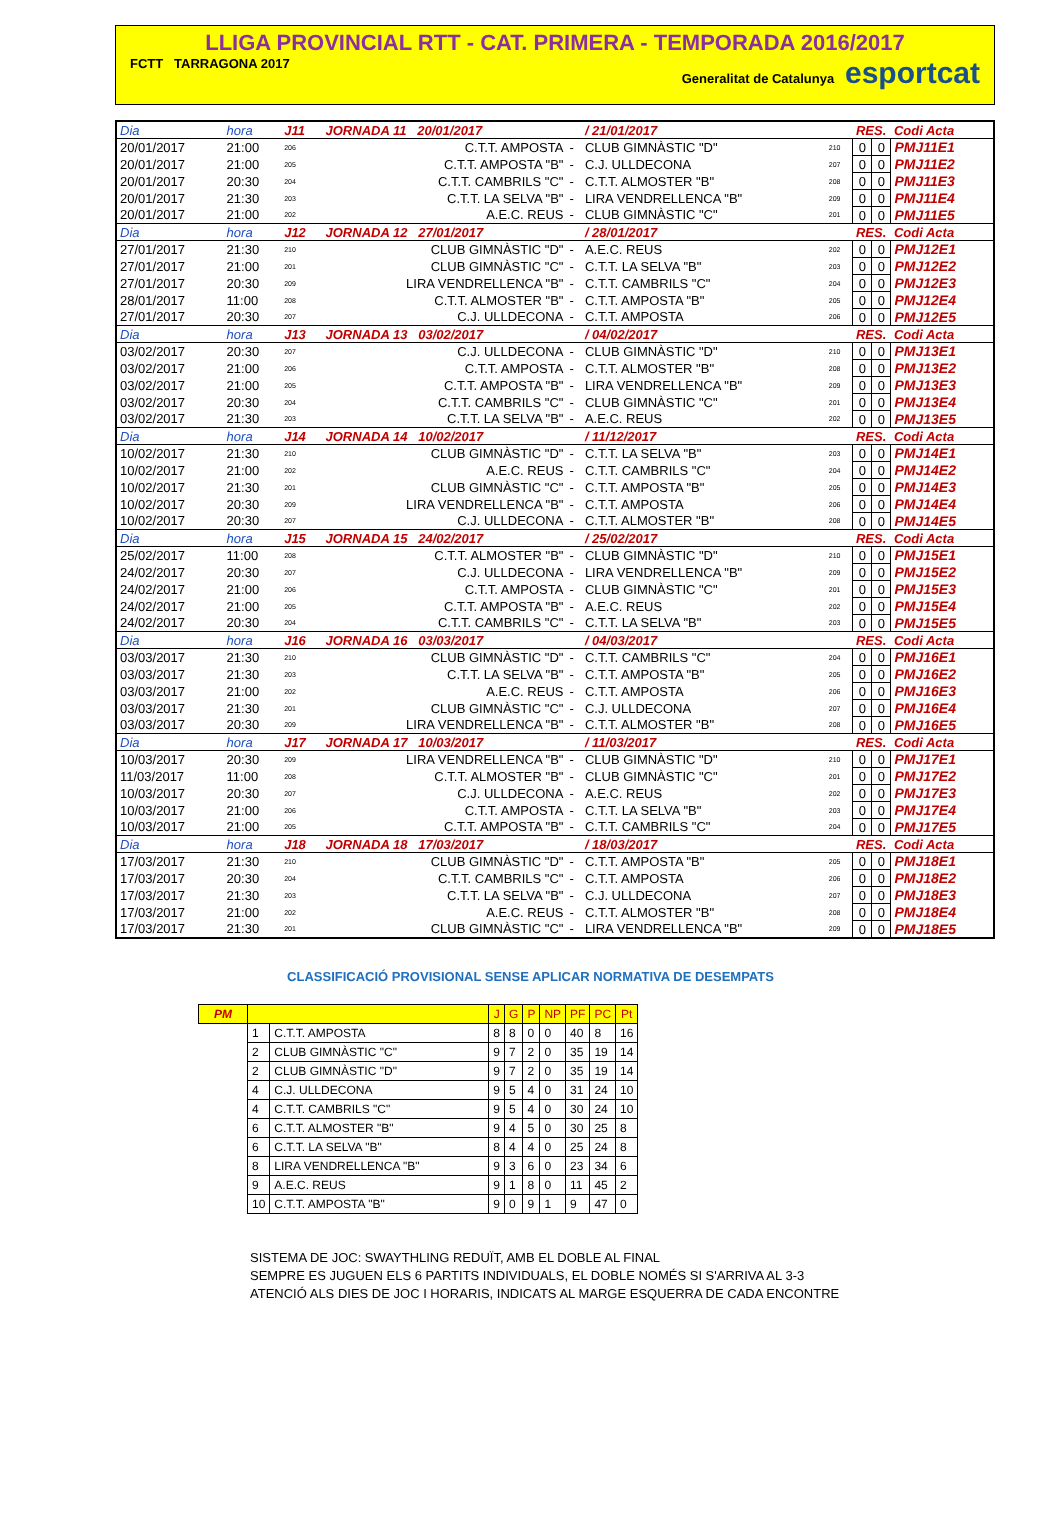LLIGA PROVINCIAL RTT - CAT. PRIMERA - TEMPORADA 2016/2017
FCTT TARRAGONA 2017 Generalitat de Catalunya esportcat
| Dia | hora | J11 | JORNADA 11 20/01/2017 | | / 21/01/2017 | | RES. | | Codi Acta |
| 20/01/2017 | 21:00 | 206 | C.T.T. AMPOSTA | - | CLUB GIMNÀSTIC "D" | 210 | 0 | 0 | PMJ11E1 |
| 20/01/2017 | 21:00 | 205 | C.T.T. AMPOSTA "B" | - | C.J. ULLDECONA | 207 | 0 | 0 | PMJ11E2 |
| 20/01/2017 | 20:30 | 204 | C.T.T. CAMBRILS "C" | - | C.T.T. ALMOSTER "B" | 208 | 0 | 0 | PMJ11E3 |
| 20/01/2017 | 21:30 | 203 | C.T.T. LA SELVA "B" | - | LIRA VENDRELLENCA "B" | 209 | 0 | 0 | PMJ11E4 |
| 20/01/2017 | 21:00 | 202 | A.E.C. REUS | - | CLUB GIMNÀSTIC "C" | 201 | 0 | 0 | PMJ11E5 |
| Dia | hora | J12 | JORNADA 12 27/01/2017 | | / 28/01/2017 | | RES. | | Codi Acta |
| 27/01/2017 | 21:30 | 210 | CLUB GIMNÀSTIC "D" | - | A.E.C. REUS | 202 | 0 | 0 | PMJ12E1 |
| 27/01/2017 | 21:00 | 201 | CLUB GIMNÀSTIC "C" | - | C.T.T. LA SELVA "B" | 203 | 0 | 0 | PMJ12E2 |
| 27/01/2017 | 20:30 | 209 | LIRA VENDRELLENCA "B" | - | C.T.T. CAMBRILS "C" | 204 | 0 | 0 | PMJ12E3 |
| 28/01/2017 | 11:00 | 208 | C.T.T. ALMOSTER "B" | - | C.T.T. AMPOSTA "B" | 205 | 0 | 0 | PMJ12E4 |
| 27/01/2017 | 20:30 | 207 | C.J. ULLDECONA | - | C.T.T. AMPOSTA | 206 | 0 | 0 | PMJ12E5 |
| Dia | hora | J13 | JORNADA 13 03/02/2017 | | / 04/02/2017 | | RES. | | Codi Acta |
| 03/02/2017 | 20:30 | 207 | C.J. ULLDECONA | - | CLUB GIMNÀSTIC "D" | 210 | 0 | 0 | PMJ13E1 |
| 03/02/2017 | 21:00 | 206 | C.T.T. AMPOSTA | - | C.T.T. ALMOSTER "B" | 208 | 0 | 0 | PMJ13E2 |
| 03/02/2017 | 21:00 | 205 | C.T.T. AMPOSTA "B" | - | LIRA VENDRELLENCA "B" | 209 | 0 | 0 | PMJ13E3 |
| 03/02/2017 | 20:30 | 204 | C.T.T. CAMBRILS "C" | - | CLUB GIMNÀSTIC "C" | 201 | 0 | 0 | PMJ13E4 |
| 03/02/2017 | 21:30 | 203 | C.T.T. LA SELVA "B" | - | A.E.C. REUS | 202 | 0 | 0 | PMJ13E5 |
| Dia | hora | J14 | JORNADA 14 10/02/2017 | | / 11/12/2017 | | RES. | | Codi Acta |
| 10/02/2017 | 21:30 | 210 | CLUB GIMNÀSTIC "D" | - | C.T.T. LA SELVA "B" | 203 | 0 | 0 | PMJ14E1 |
| 10/02/2017 | 21:00 | 202 | A.E.C. REUS | - | C.T.T. CAMBRILS "C" | 204 | 0 | 0 | PMJ14E2 |
| 10/02/2017 | 21:30 | 201 | CLUB GIMNÀSTIC "C" | - | C.T.T. AMPOSTA "B" | 205 | 0 | 0 | PMJ14E3 |
| 10/02/2017 | 20:30 | 209 | LIRA VENDRELLENCA "B" | - | C.T.T. AMPOSTA | 206 | 0 | 0 | PMJ14E4 |
| 10/02/2017 | 20:30 | 207 | C.J. ULLDECONA | - | C.T.T. ALMOSTER "B" | 208 | 0 | 0 | PMJ14E5 |
| Dia | hora | J15 | JORNADA 15 24/02/2017 | | / 25/02/2017 | | RES. | | Codi Acta |
| 25/02/2017 | 11:00 | 208 | C.T.T. ALMOSTER "B" | - | CLUB GIMNÀSTIC "D" | 210 | 0 | 0 | PMJ15E1 |
| 24/02/2017 | 20:30 | 207 | C.J. ULLDECONA | - | LIRA VENDRELLENCA "B" | 209 | 0 | 0 | PMJ15E2 |
| 24/02/2017 | 21:00 | 206 | C.T.T. AMPOSTA | - | CLUB GIMNÀSTIC "C" | 201 | 0 | 0 | PMJ15E3 |
| 24/02/2017 | 21:00 | 205 | C.T.T. AMPOSTA "B" | - | A.E.C. REUS | 202 | 0 | 0 | PMJ15E4 |
| 24/02/2017 | 20:30 | 204 | C.T.T. CAMBRILS "C" | - | C.T.T. LA SELVA "B" | 203 | 0 | 0 | PMJ15E5 |
| Dia | hora | J16 | JORNADA 16 03/03/2017 | | / 04/03/2017 | | RES. | | Codi Acta |
| 03/03/2017 | 21:30 | 210 | CLUB GIMNÀSTIC "D" | - | C.T.T. CAMBRILS "C" | 204 | 0 | 0 | PMJ16E1 |
| 03/03/2017 | 21:30 | 203 | C.T.T. LA SELVA "B" | - | C.T.T. AMPOSTA "B" | 205 | 0 | 0 | PMJ16E2 |
| 03/03/2017 | 21:00 | 202 | A.E.C. REUS | - | C.T.T. AMPOSTA | 206 | 0 | 0 | PMJ16E3 |
| 03/03/2017 | 21:30 | 201 | CLUB GIMNÀSTIC "C" | - | C.J. ULLDECONA | 207 | 0 | 0 | PMJ16E4 |
| 03/03/2017 | 20:30 | 209 | LIRA VENDRELLENCA "B" | - | C.T.T. ALMOSTER "B" | 208 | 0 | 0 | PMJ16E5 |
| Dia | hora | J17 | JORNADA 17 10/03/2017 | | / 11/03/2017 | | RES. | | Codi Acta |
| 10/03/2017 | 20:30 | 209 | LIRA VENDRELLENCA "B" | - | CLUB GIMNÀSTIC "D" | 210 | 0 | 0 | PMJ17E1 |
| 11/03/2017 | 11:00 | 208 | C.T.T. ALMOSTER "B" | - | CLUB GIMNÀSTIC "C" | 201 | 0 | 0 | PMJ17E2 |
| 10/03/2017 | 20:30 | 207 | C.J. ULLDECONA | - | A.E.C. REUS | 202 | 0 | 0 | PMJ17E3 |
| 10/03/2017 | 21:00 | 206 | C.T.T. AMPOSTA | - | C.T.T. LA SELVA "B" | 203 | 0 | 0 | PMJ17E4 |
| 10/03/2017 | 21:00 | 205 | C.T.T. AMPOSTA "B" | - | C.T.T. CAMBRILS "C" | 204 | 0 | 0 | PMJ17E5 |
| Dia | hora | J18 | JORNADA 18 17/03/2017 | | / 18/03/2017 | | RES. | | Codi Acta |
| 17/03/2017 | 21:30 | 210 | CLUB GIMNÀSTIC "D" | - | C.T.T. AMPOSTA "B" | 205 | 0 | 0 | PMJ18E1 |
| 17/03/2017 | 20:30 | 204 | C.T.T. CAMBRILS "C" | - | C.T.T. AMPOSTA | 206 | 0 | 0 | PMJ18E2 |
| 17/03/2017 | 21:30 | 203 | C.T.T. LA SELVA "B" | - | C.J. ULLDECONA | 207 | 0 | 0 | PMJ18E3 |
| 17/03/2017 | 21:00 | 202 | A.E.C. REUS | - | C.T.T. ALMOSTER "B" | 208 | 0 | 0 | PMJ18E4 |
| 17/03/2017 | 21:30 | 201 | CLUB GIMNÀSTIC "C" | - | LIRA VENDRELLENCA "B" | 209 | 0 | 0 | PMJ18E5 |
CLASSIFICACIÓ PROVISIONAL SENSE APLICAR NORMATIVA DE DESEMPATS
| PM | | | J | G | P | NP | PF | PC | Pt |
| --- | --- | --- | --- | --- | --- | --- | --- | --- | --- |
| | 1 | C.T.T. AMPOSTA | 8 | 8 | 0 | 0 | 40 | 8 | 16 |
| | 2 | CLUB GIMNÀSTIC "C" | 9 | 7 | 2 | 0 | 35 | 19 | 14 |
| | 2 | CLUB GIMNÀSTIC "D" | 9 | 7 | 2 | 0 | 35 | 19 | 14 |
| | 4 | C.J. ULLDECONA | 9 | 5 | 4 | 0 | 31 | 24 | 10 |
| | 4 | C.T.T. CAMBRILS "C" | 9 | 5 | 4 | 0 | 30 | 24 | 10 |
| | 6 | C.T.T. ALMOSTER "B" | 9 | 4 | 5 | 0 | 30 | 25 | 8 |
| | 6 | C.T.T. LA SELVA "B" | 8 | 4 | 4 | 0 | 25 | 24 | 8 |
| | 8 | LIRA VENDRELLENCA "B" | 9 | 3 | 6 | 0 | 23 | 34 | 6 |
| | 9 | A.E.C. REUS | 9 | 1 | 8 | 0 | 11 | 45 | 2 |
| | 10 | C.T.T. AMPOSTA "B" | 9 | 0 | 9 | 1 | 9 | 47 | 0 |
SISTEMA DE JOC: SWAYTHLING REDUÏT, AMB EL DOBLE AL FINAL
SEMPRE ES JUGUEN ELS 6 PARTITS INDIVIDUALS, EL DOBLE NOMÉS SI S'ARRIVA AL 3-3
ATENCIÓ ALS DIES DE JOC I HORARIS, INDICATS AL MARGE ESQUERRA DE CADA ENCONTRE